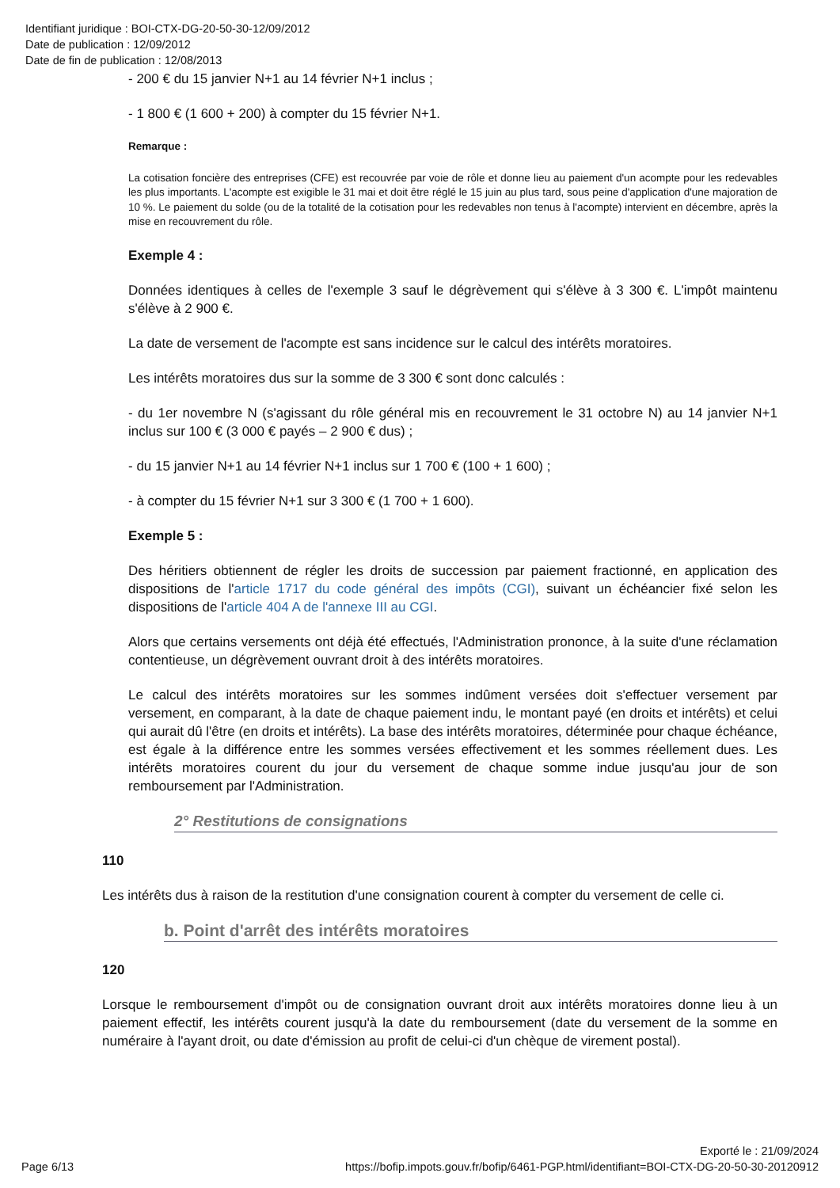Identifiant juridique : BOI-CTX-DG-20-50-30-12/09/2012
Date de publication : 12/09/2012
Date de fin de publication : 12/08/2013
- 200 € du 15 janvier N+1 au 14 février N+1 inclus ;
- 1 800 € (1 600 + 200) à compter du 15 février N+1.
Remarque :
La cotisation foncière des entreprises (CFE) est recouvrée par voie de rôle et donne lieu au paiement d'un acompte pour les redevables les plus importants. L'acompte est exigible le 31 mai et doit être réglé le 15 juin au plus tard, sous peine d'application d'une majoration de 10 %. Le paiement du solde (ou de la totalité de la cotisation pour les redevables non tenus à l'acompte) intervient en décembre, après la mise en recouvrement du rôle.
Exemple 4 :
Données identiques à celles de l'exemple 3 sauf le dégrèvement qui s'élève à 3 300 €. L'impôt maintenu s'élève à 2 900 €.
La date de versement de l'acompte est sans incidence sur le calcul des intérêts moratoires.
Les intérêts moratoires dus sur la somme de 3 300 € sont donc calculés :
- du 1er novembre N (s'agissant du rôle général mis en recouvrement le 31 octobre N) au 14 janvier N+1 inclus sur 100 € (3 000 € payés – 2 900 € dus) ;
- du 15 janvier N+1 au 14 février N+1 inclus sur 1 700 € (100 + 1 600) ;
- à compter du 15 février N+1 sur 3 300 € (1 700 + 1 600).
Exemple 5 :
Des héritiers obtiennent de régler les droits de succession par paiement fractionné, en application des dispositions de l'article 1717 du code général des impôts (CGI), suivant un échéancier fixé selon les dispositions de l'article 404 A de l'annexe III au CGI.
Alors que certains versements ont déjà été effectués, l'Administration prononce, à la suite d'une réclamation contentieuse, un dégrèvement ouvrant droit à des intérêts moratoires.
Le calcul des intérêts moratoires sur les sommes indûment versées doit s'effectuer versement par versement, en comparant, à la date de chaque paiement indu, le montant payé (en droits et intérêts) et celui qui aurait dû l'être (en droits et intérêts). La base des intérêts moratoires, déterminée pour chaque échéance, est égale à la différence entre les sommes versées effectivement et les sommes réellement dues. Les intérêts moratoires courent du jour du versement de chaque somme indue jusqu'au jour de son remboursement par l'Administration.
2° Restitutions de consignations
110
Les intérêts dus à raison de la restitution d'une consignation courent à compter du versement de celle ci.
b. Point d'arrêt des intérêts moratoires
120
Lorsque le remboursement d'impôt ou de consignation ouvrant droit aux intérêts moratoires donne lieu à un paiement effectif, les intérêts courent jusqu'à la date du remboursement (date du versement de la somme en numéraire à l'ayant droit, ou date d'émission au profit de celui-ci d'un chèque de virement postal).
Page 6/13
Exporté le : 21/09/2024
https://bofip.impots.gouv.fr/bofip/6461-PGP.html/identifiant=BOI-CTX-DG-20-50-30-20120912